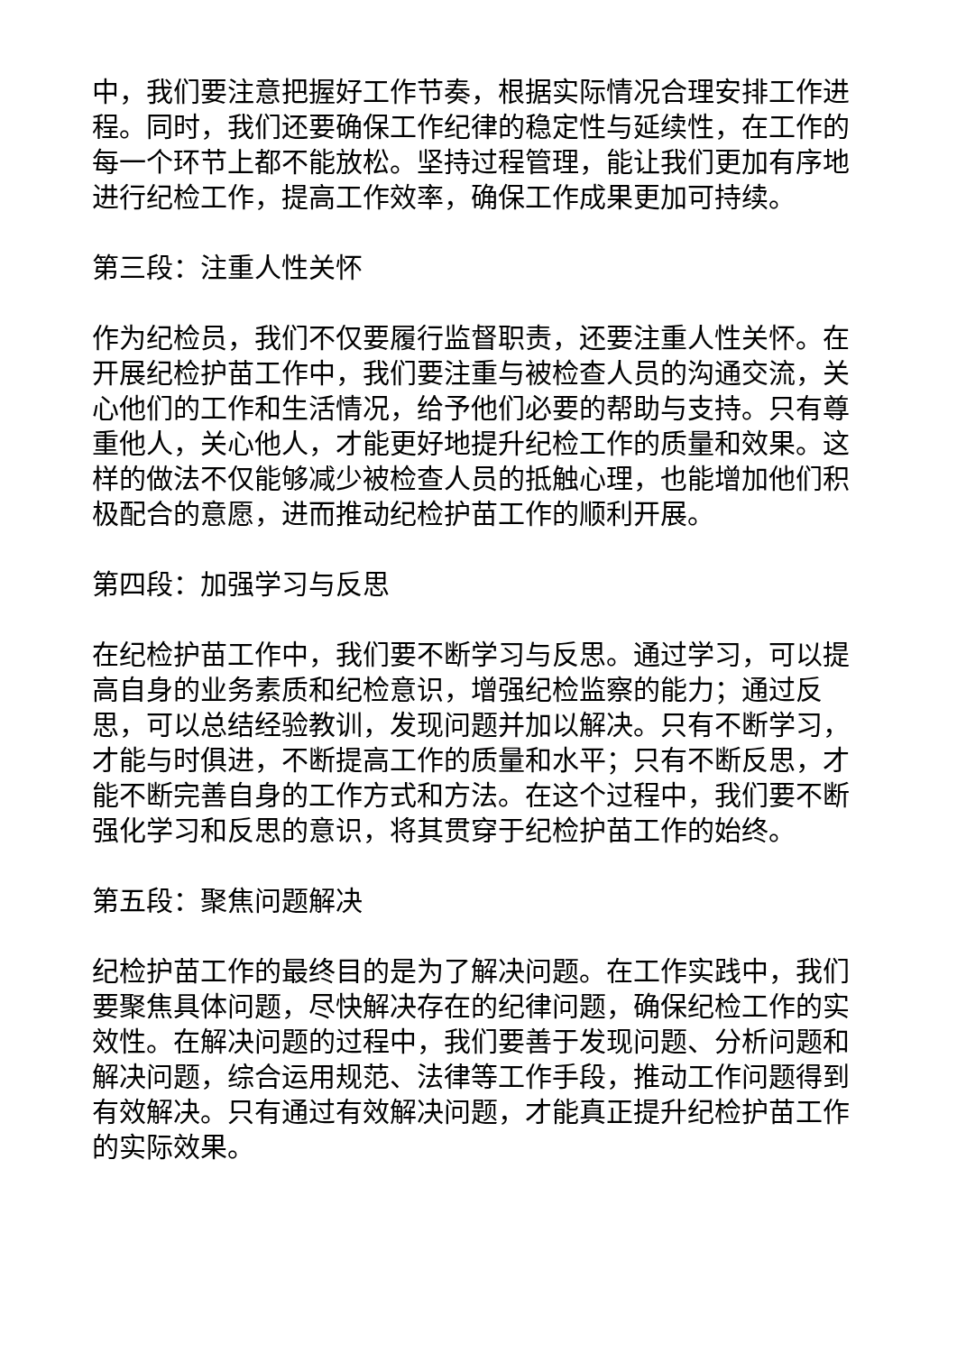中，我们要注意把握好工作节奏，根据实际情况合理安排工作进程。同时，我们还要确保工作纪律的稳定性与延续性，在工作的每一个环节上都不能放松。坚持过程管理，能让我们更加有序地进行纪检工作，提高工作效率，确保工作成果更加可持续。
第三段：注重人性关怀
作为纪检员，我们不仅要履行监督职责，还要注重人性关怀。在开展纪检护苗工作中，我们要注重与被检查人员的沟通交流，关心他们的工作和生活情况，给予他们必要的帮助与支持。只有尊重他人，关心他人，才能更好地提升纪检工作的质量和效果。这样的做法不仅能够减少被检查人员的抵触心理，也能增加他们积极配合的意愿，进而推动纪检护苗工作的顺利开展。
第四段：加强学习与反思
在纪检护苗工作中，我们要不断学习与反思。通过学习，可以提高自身的业务素质和纪检意识，增强纪检监察的能力；通过反思，可以总结经验教训，发现问题并加以解决。只有不断学习，才能与时俱进，不断提高工作的质量和水平；只有不断反思，才能不断完善自身的工作方式和方法。在这个过程中，我们要不断强化学习和反思的意识，将其贯穿于纪检护苗工作的始终。
第五段：聚焦问题解决
纪检护苗工作的最终目的是为了解决问题。在工作实践中，我们要聚焦具体问题，尽快解决存在的纪律问题，确保纪检工作的实效性。在解决问题的过程中，我们要善于发现问题、分析问题和解决问题，综合运用规范、法律等工作手段，推动工作问题得到有效解决。只有通过有效解决问题，才能真正提升纪检护苗工作的实际效果。